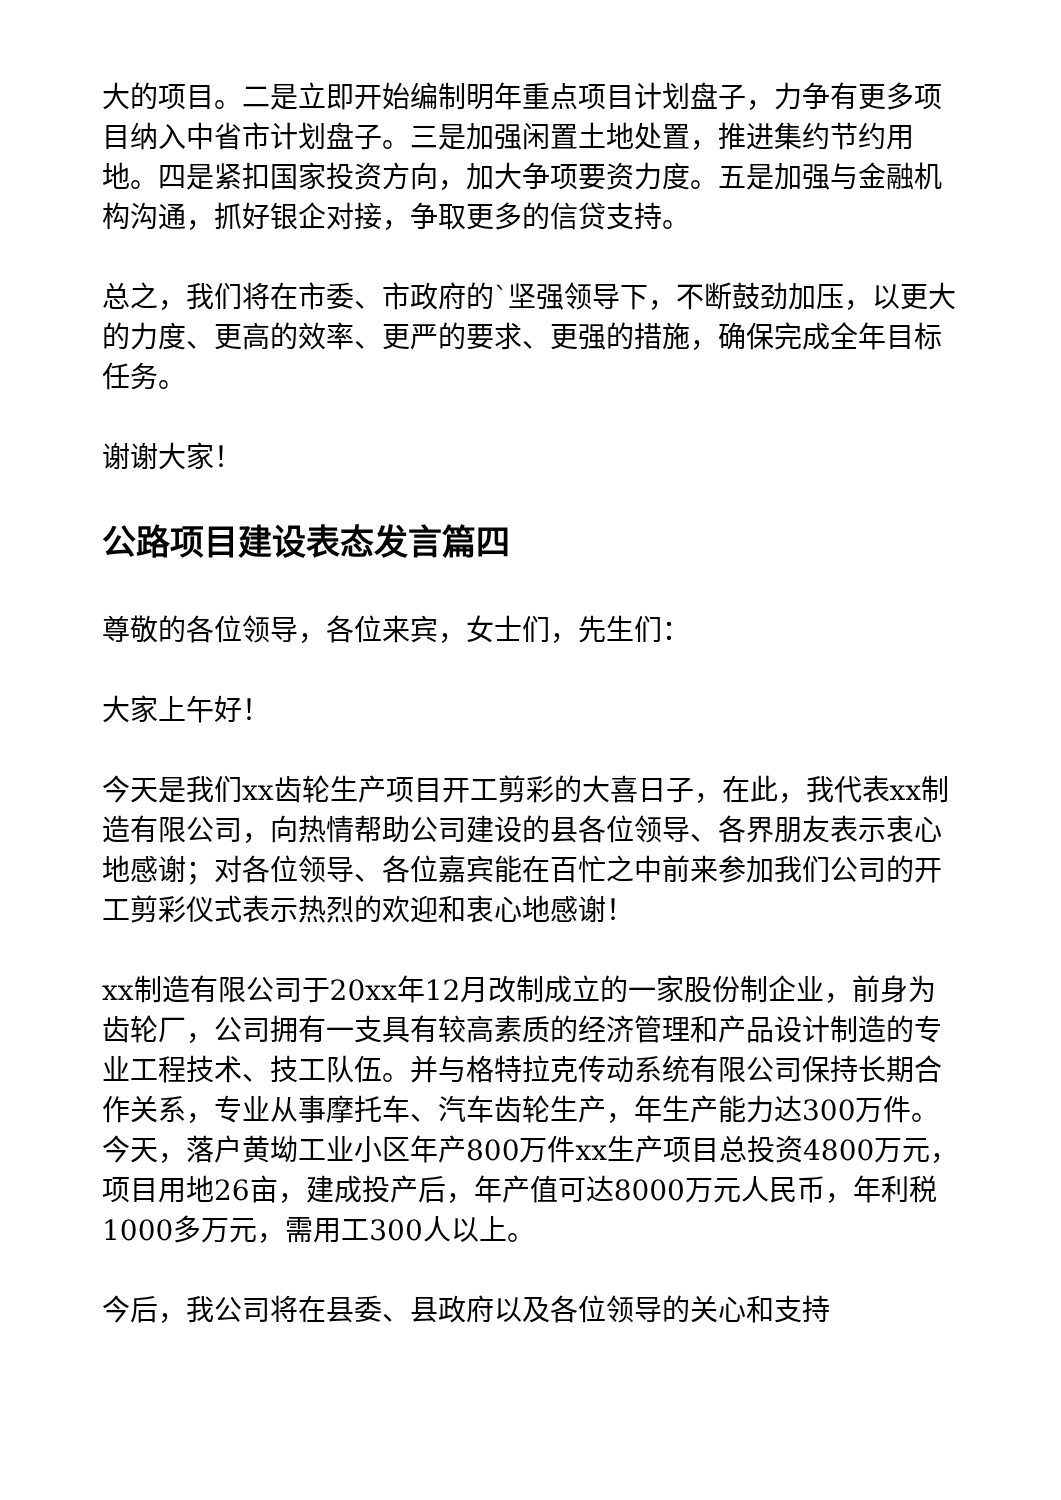大的项目。二是立即开始编制明年重点项目计划盘子，力争有更多项目纳入中省市计划盘子。三是加强闲置土地处置，推进集约节约用地。四是紧扣国家投资方向，加大争项要资力度。五是加强与金融机构沟通，抓好银企对接，争取更多的信贷支持。
总之，我们将在市委、市政府的`坚强领导下，不断鼓劲加压，以更大的力度、更高的效率、更严的要求、更强的措施，确保完成全年目标任务。
谢谢大家！
公路项目建设表态发言篇四
尊敬的各位领导，各位来宾，女士们，先生们：
大家上午好！
今天是我们xx齿轮生产项目开工剪彩的大喜日子，在此，我代表xx制造有限公司，向热情帮助公司建设的县各位领导、各界朋友表示衷心地感谢；对各位领导、各位嘉宾能在百忙之中前来参加我们公司的开工剪彩仪式表示热烈的欢迎和衷心地感谢！
xx制造有限公司于20xx年12月改制成立的一家股份制企业，前身为齿轮厂，公司拥有一支具有较高素质的经济管理和产品设计制造的专业工程技术、技工队伍。并与格特拉克传动系统有限公司保持长期合作关系，专业从事摩托车、汽车齿轮生产，年生产能力达300万件。今天，落户黄坳工业小区年产800万件xx生产项目总投资4800万元，项目用地26亩，建成投产后，年产值可达8000万元人民币，年利税1000多万元，需用工300人以上。
今后，我公司将在县委、县政府以及各位领导的关心和支持